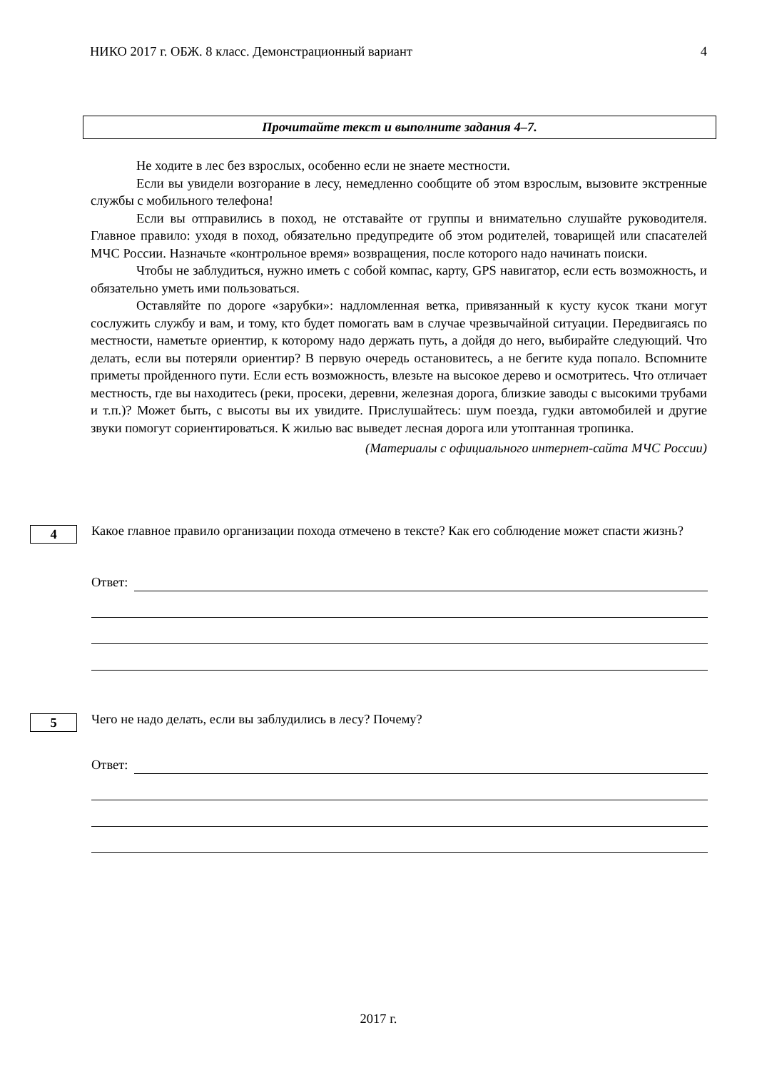НИКО 2017 г. ОБЖ. 8 класс. Демонстрационный вариант 4
Прочитайте текст и выполните задания 4–7.
Не ходите в лес без взрослых, особенно если не знаете местности.
Если вы увидели возгорание в лесу, немедленно сообщите об этом взрослым, вызовите экстренные службы с мобильного телефона!
Если вы отправились в поход, не отставайте от группы и внимательно слушайте руководителя. Главное правило: уходя в поход, обязательно предупредите об этом родителей, товарищей или спасателей МЧС России. Назначьте «контрольное время» возвращения, после которого надо начинать поиски.
Чтобы не заблудиться, нужно иметь с собой компас, карту, GPS навигатор, если есть возможность, и обязательно уметь ими пользоваться.
Оставляйте по дороге «зарубки»: надломленная ветка, привязанный к кусту кусок ткани могут сослужить службу и вам, и тому, кто будет помогать вам в случае чрезвычайной ситуации. Передвигаясь по местности, наметьте ориентир, к которому надо держать путь, а дойдя до него, выбирайте следующий. Что делать, если вы потеряли ориентир? В первую очередь остановитесь, а не бегите куда попало. Вспомните приметы пройденного пути. Если есть возможность, влезьте на высокое дерево и осмотритесь. Что отличает местность, где вы находитесь (реки, просеки, деревни, железная дорога, близкие заводы с высокими трубами и т.п.)? Может быть, с высоты вы их увидите. Прислушайтесь: шум поезда, гудки автомобилей и другие звуки помогут сориентироваться. К жилью вас выведет лесная дорога или утоптанная тропинка.
(Материалы с официального интернет-сайта МЧС России)
4
Какое главное правило организации похода отмечено в тексте? Как его соблюдение может спасти жизнь?
Ответ:
5
Чего не надо делать, если вы заблудились в лесу? Почему?
Ответ:
2017 г.